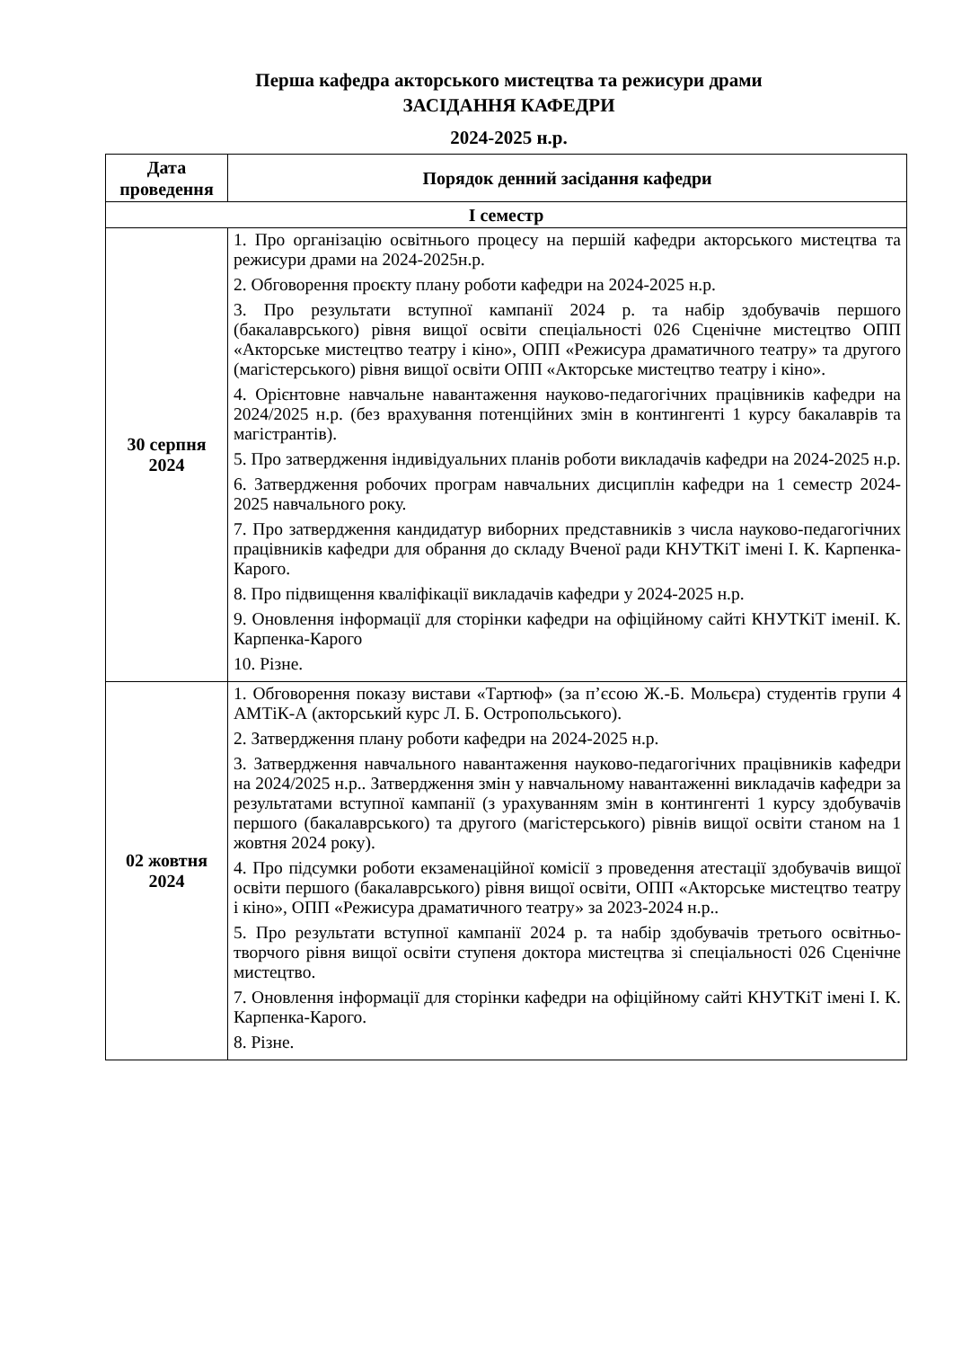Перша кафедра акторського мистецтва та режисури драми
ЗАСІДАННЯ КАФЕДРИ
2024-2025 н.р.
| Дата проведення | Порядок денний засідання кафедри |
| --- | --- |
| I семестр | |
| 30 серпня 2024 | 1. Про організацію освітнього процесу на першій кафедри акторського мистецтва та режисури драми на 2024-2025н.р. 2. Обговорення проєкту плану роботи кафедри на 2024-2025 н.р. 3. Про результати вступної кампанії 2024 р. та набір здобувачів першого (бакалаврського) рівня вищої освіти спеціальності 026 Сценічне мистецтво ОПП «Акторське мистецтво театру і кіно», ОПП «Режисура драматичного театру» та другого (магістерського) рівня вищої освіти ОПП «Акторське мистецтво театру і кіно». 4. Орієнтовне навчальне навантаження науково-педагогічних працівників кафедри на 2024/2025 н.р. (без врахування потенційних змін в контингенті 1 курсу бакалаврів та магістрантів). 5. Про затвердження індивідуальних планів роботи викладачів кафедри на 2024-2025 н.р. 6. Затвердження робочих програм навчальних дисциплін кафедри на 1 семестр 2024-2025 навчального року. 7. Про затвердження кандидатур виборних представників з числа науково-педагогічних працівників кафедри для обрання до складу Вченої ради КНУТКіТ імені І. К. Карпенка-Карого. 8. Про підвищення кваліфікації викладачів кафедри у 2024-2025 н.р. 9. Оновлення інформації для сторінки кафедри на офіційному сайті КНУТКіТ іменіІ. К. Карпенка-Карого 10. Різне. |
| 02 жовтня 2024 | 1. Обговорення показу вистави «Тартюф» (за п’єсою Ж.-Б. Мольєра) студентів групи 4 АМТіК-А (акторський курс Л. Б. Остропольського). 2. Затвердження плану роботи кафедри на 2024-2025 н.р. 3. Затвердження навчального навантаження науково-педагогічних працівників кафедри на 2024/2025 н.р.. Затвердження змін у навчальному навантаженні викладачів кафедри за результатами вступної кампанії (з урахуванням змін в контингенті 1 курсу здобувачів першого (бакалаврського) та другого (магістерського) рівнів вищої освіти станом на 1 жовтня 2024 року). 4. Про підсумки роботи екзаменаційної комісії з проведення атестації здобувачів вищої освіти першого (бакалаврського) рівня вищої освіти, ОПП «Акторське мистецтво театру і кіно», ОПП «Режисура драматичного театру» за 2023-2024 н.р.. 5. Про результати вступної кампанії 2024 р. та набір здобувачів третього освітньо-творчого рівня вищої освіти ступеня доктора мистецтва зі спеціальності 026 Сценічне мистецтво. 7. Оновлення інформації для сторінки кафедри на офіційному сайті КНУТКіТ імені І. К. Карпенка-Карого. 8. Різне. |